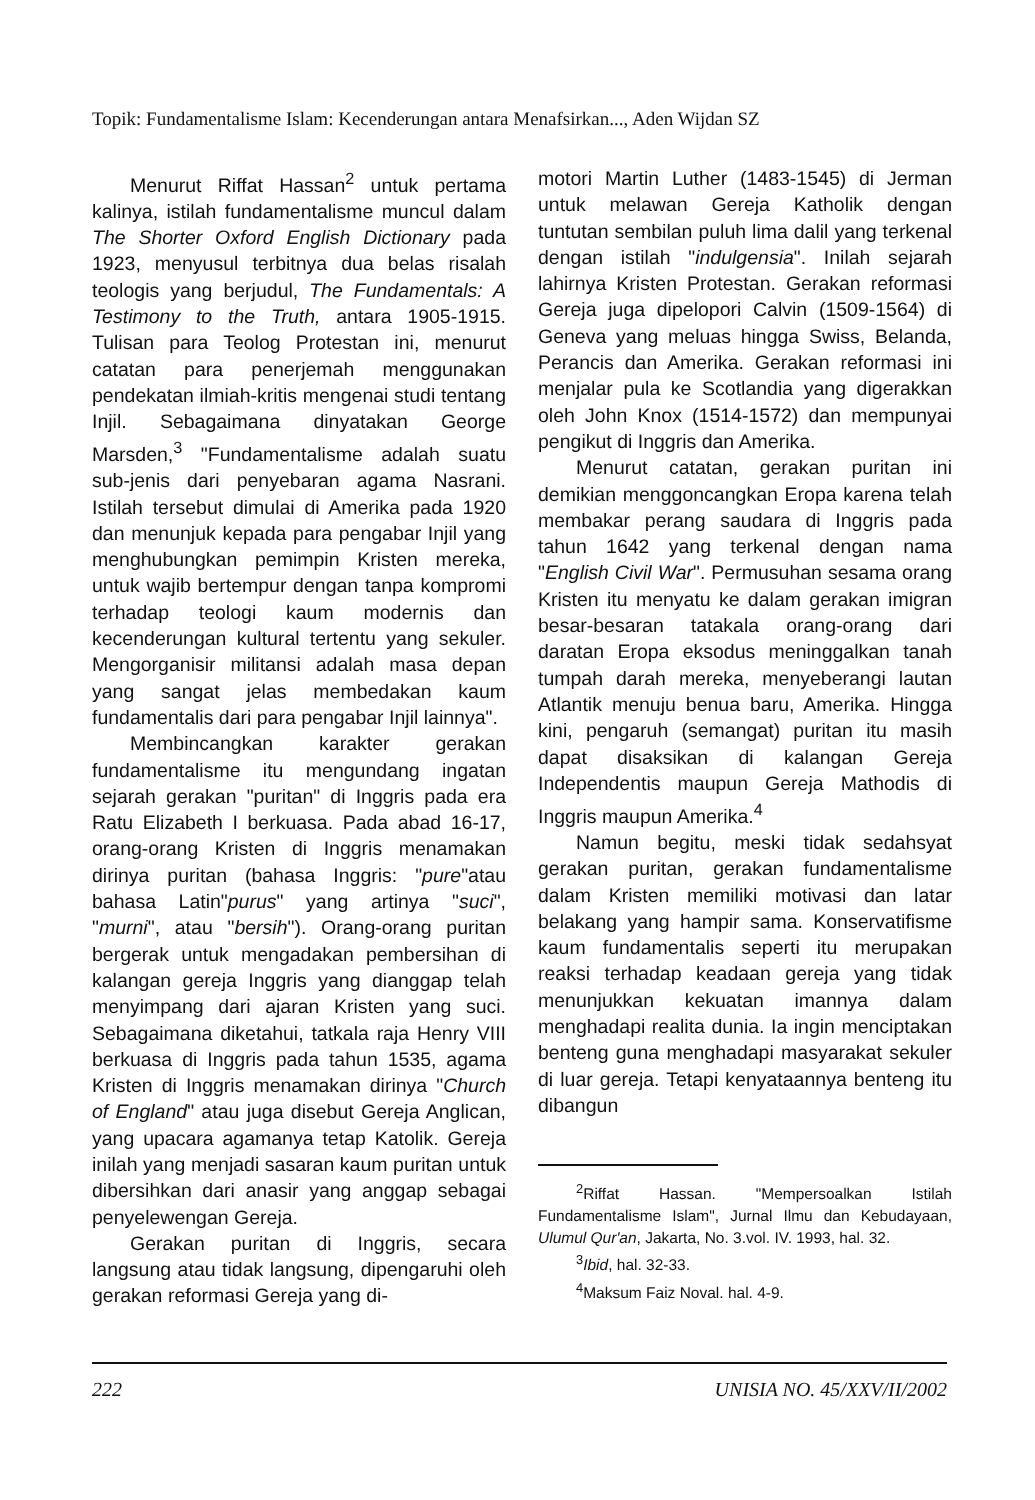Topik: Fundamentalisme Islam: Kecenderungan antara Menafsirkan..., Aden Wijdan SZ
Menurut Riffat Hassan<sup>2</sup> untuk pertama kalinya, istilah fundamentalisme muncul dalam The Shorter Oxford English Dictionary pada 1923, menyusul terbitnya dua belas risalah teologis yang berjudul, The Fundamentals: A Testimony to the Truth, antara 1905-1915. Tulisan para Teolog Protestan ini, menurut catatan para penerjemah menggunakan pendekatan ilmiah-kritis mengenai studi tentang Injil. Sebagaimana dinyatakan George Marsden,<sup>3</sup> "Fundamentalisme adalah suatu sub-jenis dari penyebaran agama Nasrani. Istilah tersebut dimulai di Amerika pada 1920 dan menunjuk kepada para pengabar Injil yang menghubungkan pemimpin Kristen mereka, untuk wajib bertempur dengan tanpa kompromi terhadap teologi kaum modernis dan kecenderungan kultural tertentu yang sekuler. Mengorganisir militansi adalah masa depan yang sangat jelas membedakan kaum fundamentalis dari para pengabar Injil lainnya".
Membincangkan karakter gerakan fundamentalisme itu mengundang ingatan sejarah gerakan "puritan" di Inggris pada era Ratu Elizabeth I berkuasa. Pada abad 16-17, orang-orang Kristen di Inggris menamakan dirinya puritan (bahasa Inggris: "pure"atau bahasa Latin"purus" yang artinya "suci", "murni", atau "bersih"). Orang-orang puritan bergerak untuk mengadakan pembersihan di kalangan gereja Inggris yang dianggap telah menyimpang dari ajaran Kristen yang suci. Sebagaimana diketahui, tatkala raja Henry VIII berkuasa di Inggris pada tahun 1535, agama Kristen di Inggris menamakan dirinya "Church of England" atau juga disebut Gereja Anglican, yang upacara agamanya tetap Katolik. Gereja inilah yang menjadi sasaran kaum puritan untuk dibersihkan dari anasir yang anggap sebagai penyelewengan Gereja.
Gerakan puritan di Inggris, secara langsung atau tidak langsung, dipengaruhi oleh gerakan reformasi Gereja yang di-
motori Martin Luther (1483-1545) di Jerman untuk melawan Gereja Katholik dengan tuntutan sembilan puluh lima dalil yang terkenal dengan istilah "indulgensia". Inilah sejarah lahirnya Kristen Protestan. Gerakan reformasi Gereja juga dipelopori Calvin (1509-1564) di Geneva yang meluas hingga Swiss, Belanda, Perancis dan Amerika. Gerakan reformasi ini menjalar pula ke Scotlandia yang digerakkan oleh John Knox (1514-1572) dan mempunyai pengikut di Inggris dan Amerika.
Menurut catatan, gerakan puritan ini demikian menggoncangkan Eropa karena telah membakar perang saudara di Inggris pada tahun 1642 yang terkenal dengan nama "English Civil War". Permusuhan sesama orang Kristen itu menyatu ke dalam gerakan imigran besar-besaran tatakala orang-orang dari daratan Eropa eksodus meninggalkan tanah tumpah darah mereka, menyeberangi lautan Atlantik menuju benua baru, Amerika. Hingga kini, pengaruh (semangat) puritan itu masih dapat disaksikan di kalangan Gereja Independentis maupun Gereja Mathodis di Inggris maupun Amerika.<sup>4</sup>
Namun begitu, meski tidak sedahsyat gerakan puritan, gerakan fundamentalisme dalam Kristen memiliki motivasi dan latar belakang yang hampir sama. Konservatifisme kaum fundamentalis seperti itu merupakan reaksi terhadap keadaan gereja yang tidak menunjukkan kekuatan imannya dalam menghadapi realita dunia. Ia ingin menciptakan benteng guna menghadapi masyarakat sekuler di luar gereja. Tetapi kenyataannya benteng itu dibangun
<sup>2</sup> Riffat Hassan. "Mempersoalkan Istilah Fundamentalisme Islam", Jurnal Ilmu dan Kebudayaan, Ulumul Qur'an, Jakarta, No. 3.vol. IV. 1993, hal. 32.
<sup>3</sup> Ibid, hal. 32-33.
<sup>4</sup> Maksum Faiz Noval. hal. 4-9.
222 UNISIA NO. 45/XXV/II/2002